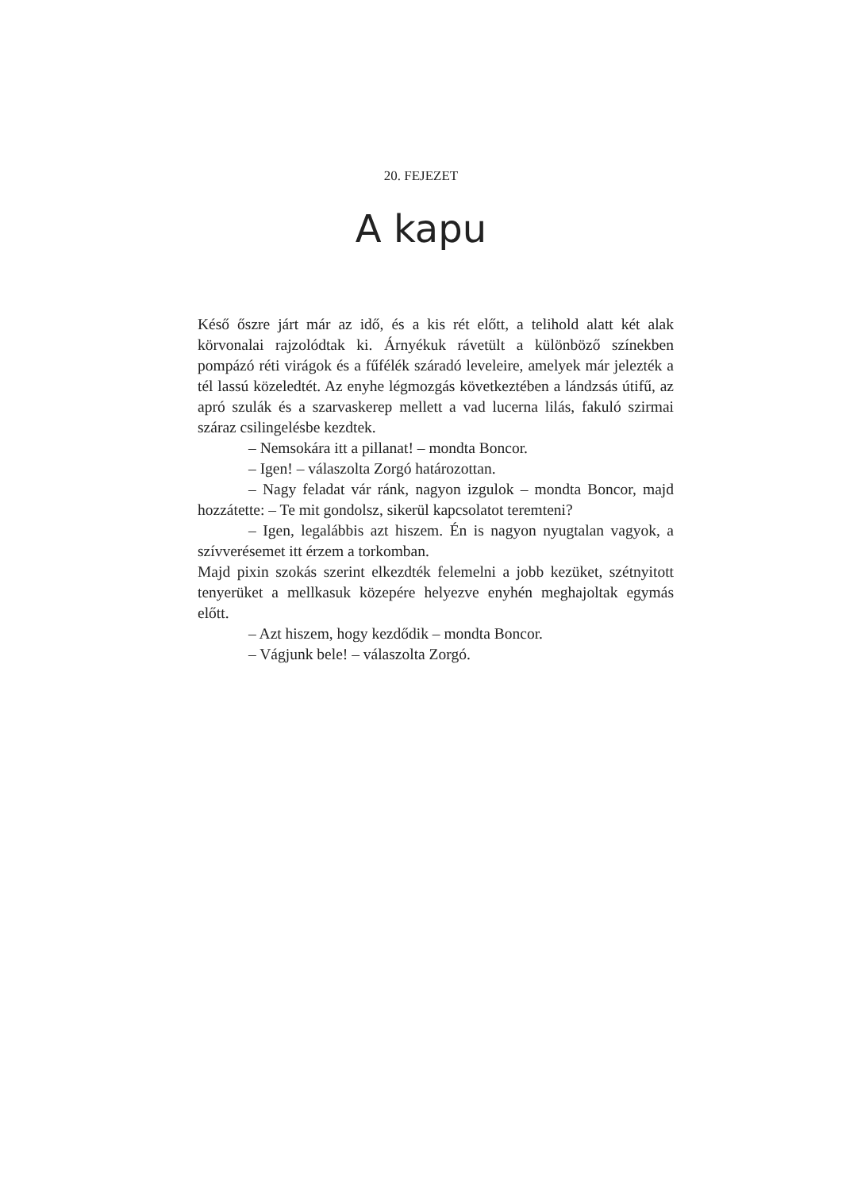20. FEJEZET
A kapu
Késő őszre járt már az idő, és a kis rét előtt, a telihold alatt két alak körvonalai rajzolódtak ki. Árnyékuk rávetült a különböző színekben pompázó réti virágok és a fűfélék száradó leveleire, amelyek már jelezték a tél lassú közeledtét. Az enyhe légmozgás következtében a lándzsás útifű, az apró szulák és a szarvaskerep mellett a vad lucerna lilás, fakuló szirmai száraz csilingelésbe kezdtek.
– Nemsokára itt a pillanat! – mondta Boncor.
– Igen! – válaszolta Zorgó határozottan.
– Nagy feladat vár ránk, nagyon izgulok – mondta Boncor, majd hozzátette: – Te mit gondolsz, sikerül kapcsolatot teremteni?
– Igen, legalábbis azt hiszem. Én is nagyon nyugtalan vagyok, a szívverésemet itt érzem a torkomban.
Majd pixin szokás szerint elkezdték felemelni a jobb kezüket, szétnyitott tenyerüket a mellkasuk közepére helyezve enyhén meghajoltak egymás előtt.
– Azt hiszem, hogy kezdődik – mondta Boncor.
– Vágjunk bele! – válaszolta Zorgó.